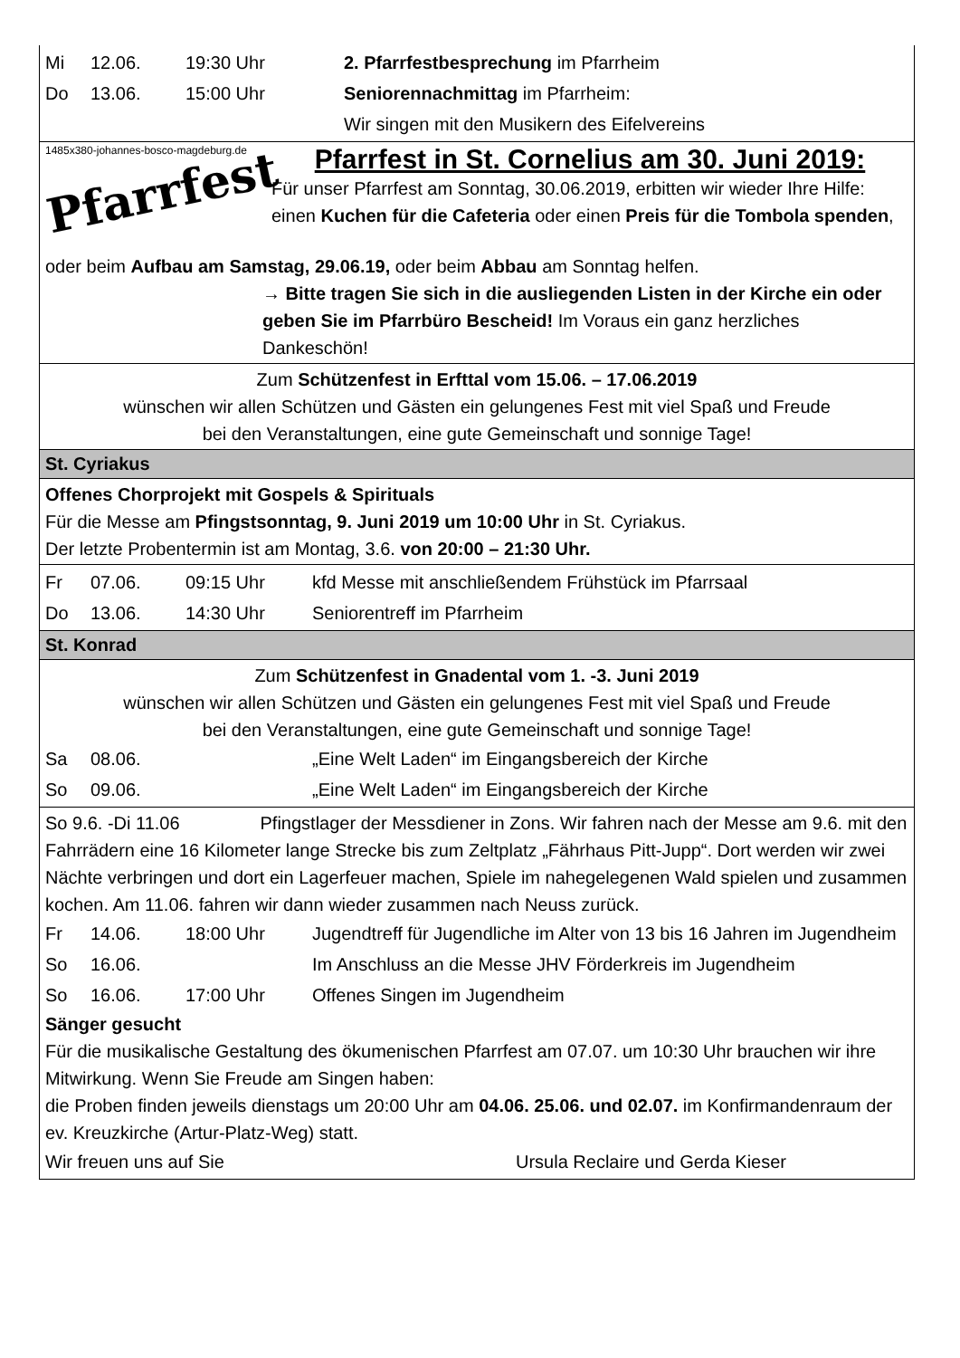Mi 12.06. 19:30 Uhr 2. Pfarrfestbesprechung im Pfarrheim
Do 13.06. 15:00 Uhr Seniorennachmittag im Pfarrheim:
Wir singen mit den Musikern des Eifelvereins
1485x380-johannes-bosco-magdeburg.de
Pfarrfest
Pfarrfest in St. Cornelius am 30. Juni 2019:
Für unser Pfarrfest am Sonntag, 30.06.2019, erbitten wir wieder Ihre Hilfe: einen Kuchen für die Cafeteria oder einen Preis für die Tombola spenden,
oder beim Aufbau am Samstag, 29.06.19, oder beim Abbau am Sonntag helfen.
→ Bitte tragen Sie sich in die ausliegenden Listen in der Kirche ein oder geben Sie im Pfarrbüro Bescheid! Im Voraus ein ganz herzliches Dankeschön!
Zum Schützenfest in Erfttal vom 15.06. – 17.06.2019
wünschen wir allen Schützen und Gästen ein gelungenes Fest mit viel Spaß und Freude
bei den Veranstaltungen, eine gute Gemeinschaft und sonnige Tage!
St. Cyriakus
Offenes Chorprojekt mit Gospels & Spirituals
Für die Messe am Pfingstsonntag, 9. Juni 2019 um 10:00 Uhr in St. Cyriakus.
Der letzte Probentermin ist am Montag, 3.6. von 20:00 – 21:30 Uhr.
Fr 07.06. 09:15 Uhr kfd Messe mit anschließendem Frühstück im Pfarrsaal
Do 13.06. 14:30 Uhr Seniorentreff im Pfarrheim
St. Konrad
Zum Schützenfest in Gnadental vom 1. -3. Juni 2019
wünschen wir allen Schützen und Gästen ein gelungenes Fest mit viel Spaß und Freude
bei den Veranstaltungen, eine gute Gemeinschaft und sonnige Tage!
Sa 08.06. „Eine Welt Laden“ im Eingangsbereich der Kirche
So 09.06. „Eine Welt Laden“ im Eingangsbereich der Kirche
So 9.6. -Di 11.06 Pfingstlager der Messdiener in Zons. Wir fahren nach der Messe am 9.6. mit den Fahrrädern eine 16 Kilometer lange Strecke bis zum Zeltplatz „Fährhaus Pitt-Jupp“. Dort werden wir zwei Nächte verbringen und dort ein Lagerfeuer machen, Spiele im nahegelegenen Wald spielen und zusammen kochen. Am 11.06. fahren wir dann wieder zusammen nach Neuss zurück.
Fr 14.06. 18:00 Uhr Jugendtreff für Jugendliche im Alter von 13 bis 16 Jahren im Jugendheim
So 16.06. Im Anschluss an die Messe JHV Förderkreis im Jugendheim
So 16.06. 17:00 Uhr Offenes Singen im Jugendheim
Sänger gesucht
Für die musikalische Gestaltung des ökumenischen Pfarrfest am 07.07. um 10:30 Uhr brauchen wir ihre Mitwirkung. Wenn Sie Freude am Singen haben:
die Proben finden jeweils dienstags um 20:00 Uhr am 04.06. 25.06. und 02.07. im Konfirmandenraum der ev. Kreuzkirche (Artur-Platz-Weg) statt.
Wir freuen uns auf Sie Ursula Reclaire und Gerda Kieser